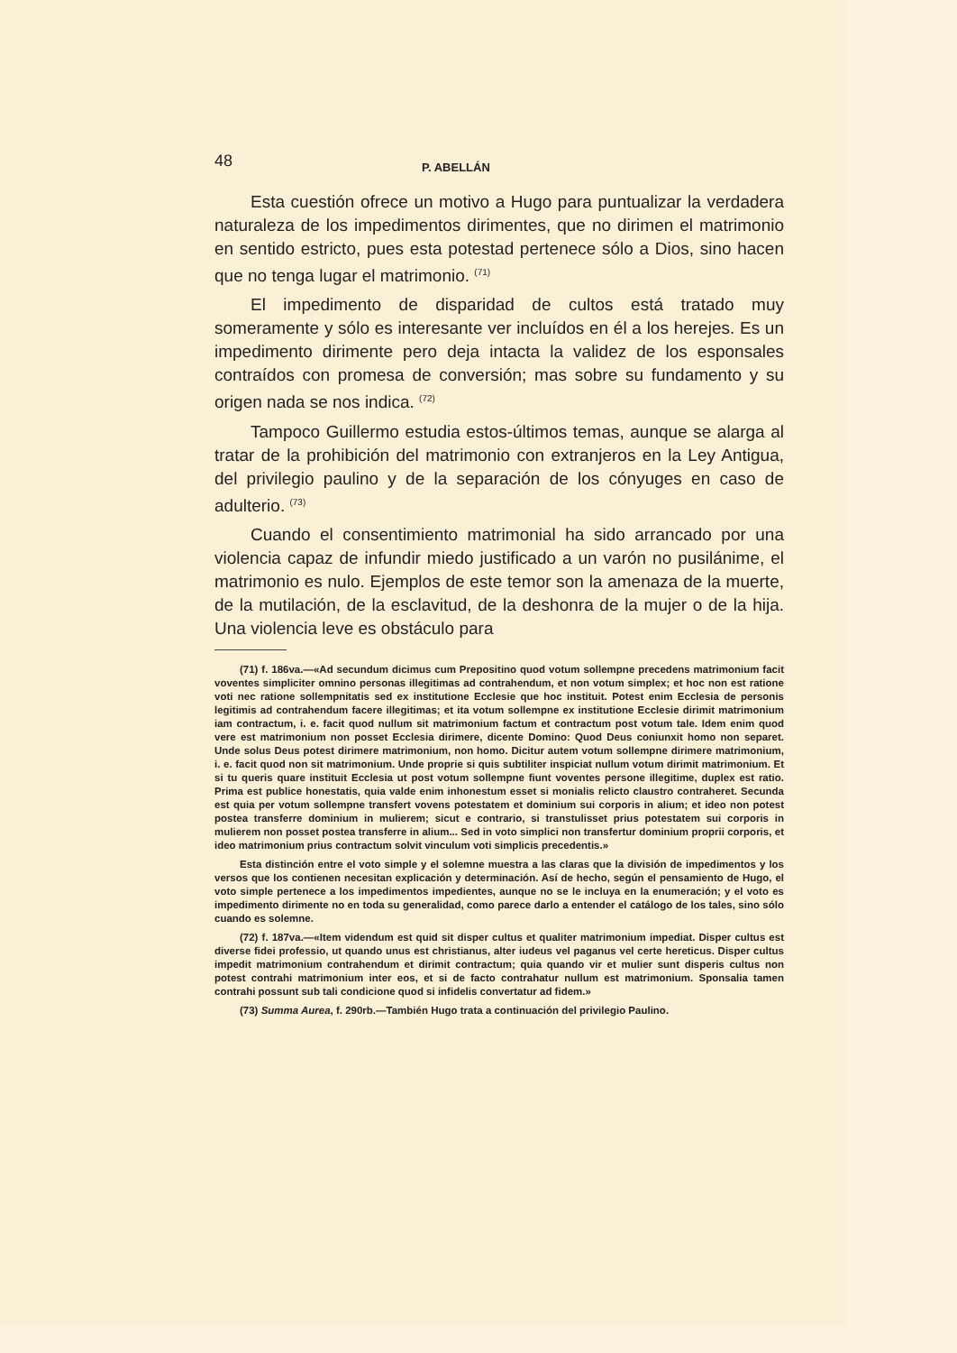48 P. ABELLÁN
Esta cuestión ofrece un motivo a Hugo para puntualizar la verdadera naturaleza de los impedimentos dirimentes, que no dirimen el matrimonio en sentido estricto, pues esta potestad pertenece sólo a Dios, sino hacen que no tenga lugar el matrimonio. <sup>(71)</sup>
El impedimento de disparidad de cultos está tratado muy someramente y sólo es interesante ver incluídos en él a los herejes. Es un impedimento dirimente pero deja intacta la validez de los esponsales contraídos con promesa de conversión; mas sobre su fundamento y su origen nada se nos indica. <sup>(72)</sup>
Tampoco Guillermo estudia estos-últimos temas, aunque se alarga al tratar de la prohibición del matrimonio con extranjeros en la Ley Antigua, del privilegio paulino y de la separación de los cónyuges en caso de adulterio. <sup>(73)</sup>
Cuando el consentimiento matrimonial ha sido arrancado por una violencia capaz de infundir miedo justificado a un varón no pusilánime, el matrimonio es nulo. Ejemplos de este temor son la amenaza de la muerte, de la mutilación, de la esclavitud, de la deshonra de la mujer o de la hija. Una violencia leve es obstáculo para
(71) f. 186va.—«Ad secundum dicimus cum Prepositino quod votum sollempne precedens matrimonium facit voventes simpliciter omnino personas illegitimas ad contrahendum, et non votum simplex; et hoc non est ratione voti nec ratione sollempnitatis sed ex institutione Ecclesie que hoc instituit. Potest enim Ecclesia de personis legitimis ad contrahendum facere illegitimas; et ita votum sollempne ex institutione Ecclesie dirimit matrimonium iam contractum, i. e. facit quod nullum sit matrimonium factum et contractum post votum tale. Idem enim quod vere est matrimonium non posset Ecclesia dirimere, dicente Domino: Quod Deus coniunxit homo non separet. Unde solus Deus potest dirimere matrimonium, non homo. Dicitur autem votum sollempne dirimere matrimonium, i. e. facit quod non sit matrimonium. Unde proprie si quis subtiliter inspiciat nullum votum dirimit matrimonium. Et si tu queris quare instituit Ecclesia ut post votum sollempne fiunt voventes persone illegitime, duplex est ratio. Prima est publice honestatis, quia valde enim inhonestum esset si monialis relicto claustro contraheret. Secunda est quia per votum sollempne transfert vovens potestatem et dominium sui corporis in alium; et ideo non potest postea transferre dominium in mulierem; sicut e contrario, si transtulisset prius potestatem sui corporis in mulierem non posset postea transferre in alium... Sed in voto simplici non transfertur dominium proprii corporis, et ideo matrimonium prius contractum solvit vinculum voti simplicis precedentis.»
Esta distinción entre el voto simple y el solemne muestra a las claras que la división de impedimentos y los versos que los contienen necesitan explicación y determinación. Así de hecho, según el pensamiento de Hugo, el voto simple pertenece a los impedimentos impedientes, aunque no se le incluya en la enumeración; y el voto es impedimento dirimente no en toda su generalidad, como parece darlo a entender el catálogo de los tales, sino sólo cuando es solemne.
(72) f. 187va.—«Item videndum est quid sit disper cultus et qualiter matrimonium impediat. Disper cultus est diverse fidei professio, ut quando unus est christianus, alter iudeus vel paganus vel certe hereticus. Disper cultus impedit matrimonium contrahendum et dirimit contractum; quia quando vir et mulier sunt disperis cultus non potest contrahi matrimonium inter eos, et si de facto contrahatur nullum est matrimonium. Sponsalia tamen contrahi possunt sub tali condicione quod si infidelis convertatur ad fidem.»
(73) Summa Aurea, f. 290rb.—También Hugo trata a continuación del privilegio Paulino.